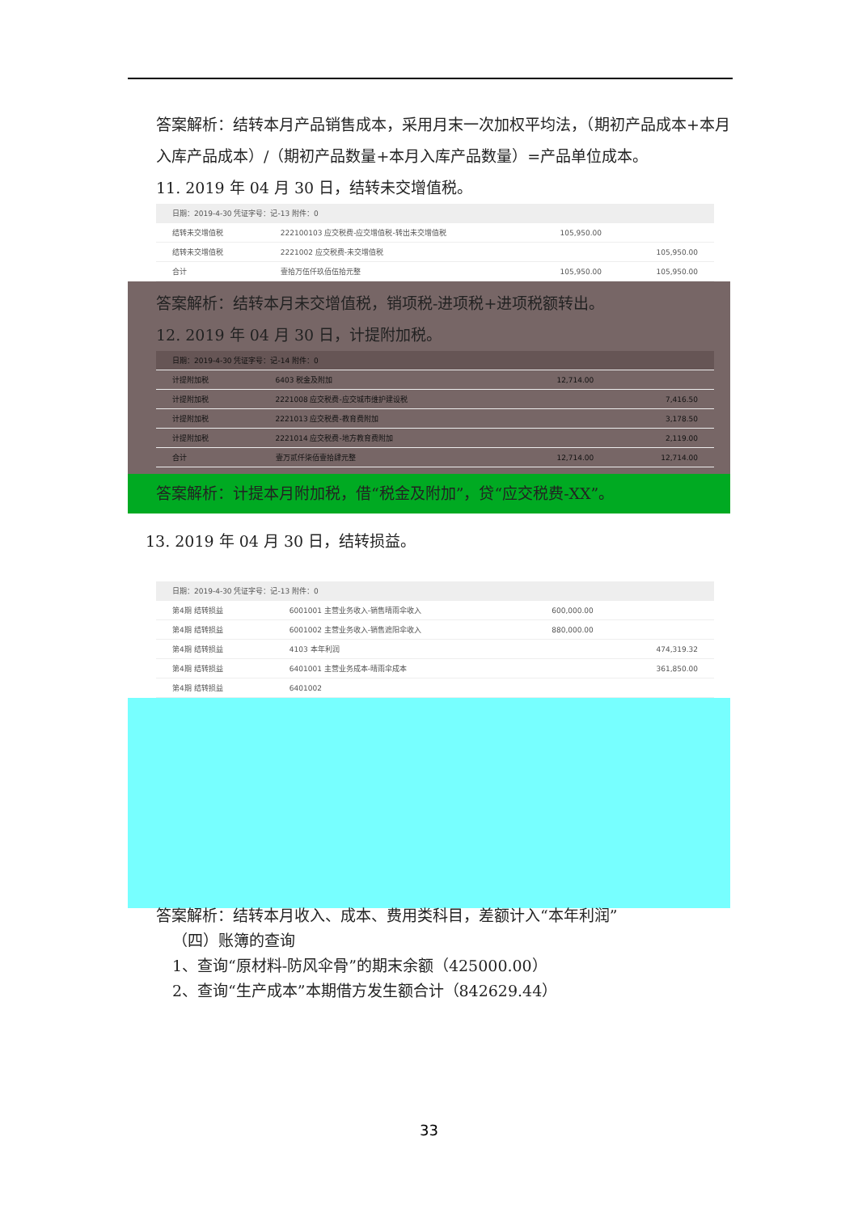答案解析：结转本月产品销售成本，采用月末一次加权平均法，（期初产品成本+本月入库产品成本）/（期初产品数量+本月入库产品数量）=产品单位成本。
11. 2019 年 04 月 30 日，结转未交增值税。
| 日期：2019-4-30 凭证字号：记-13 附件：0 | | | |
| 结转未交增值税 | 222100103 应交税费-应交增值税-转出未交增值税 | 105,950.00 | |
| 结转未交增值税 | 2221002 应交税费-未交增值税 | | 105,950.00 |
| 合计 | 壹拾万伍仟玖佰伍拾元整 | 105,950.00 | 105,950.00 |
答案解析：结转本月未交增值税，销项税-进项税+进项税额转出。
12. 2019 年 04 月 30 日，计提附加税。
| 日期：2019-4-30 凭证字号：记-14 附件：0 | | | |
| 计提附加税 | 6403 税金及附加 | 12,714.00 | |
| 计提附加税 | 2221008 应交税费-应交城市维护建设税 | | 7,416.50 |
| 计提附加税 | 2221013 应交税费-教育费附加 | | 3,178.50 |
| 计提附加税 | 2221014 应交税费-地方教育费附加 | | 2,119.00 |
| 合计 | 壹万贰仟柒佰壹拾肆元整 | 12,714.00 | 12,714.00 |
答案解析：计提本月附加税，借“税金及附加”，贷“应交税费-XX”。
13. 2019 年 04 月 30 日，结转损益。
| 日期：2019-4-30 凭证字号：记-13 附件：0 | | | |
| 第4期 结转损益 | 6001001 主营业务收入-销售晴雨伞收入 | 600,000.00 | |
| 第4期 结转损益 | 6001002 主营业务收入-销售遮阳伞收入 | 880,000.00 | |
| 第4期 结转损益 | 4103 本年利润 | | 474,319.32 |
| 第4期 结转损益 | 6401001 主营业务成本-晴雨伞成本 | | 361,850.00 |
| 第4期 结转损益 | 6401002 | | |
答案解析：结转本月收入、成本、费用类科目，差额计入“本年利润”
（四）账簿的查询
1、查询“原材料-防风伞骨”的期末余额（425000.00）
2、查询“生产成本”本期借方发生额合计（842629.44）
33